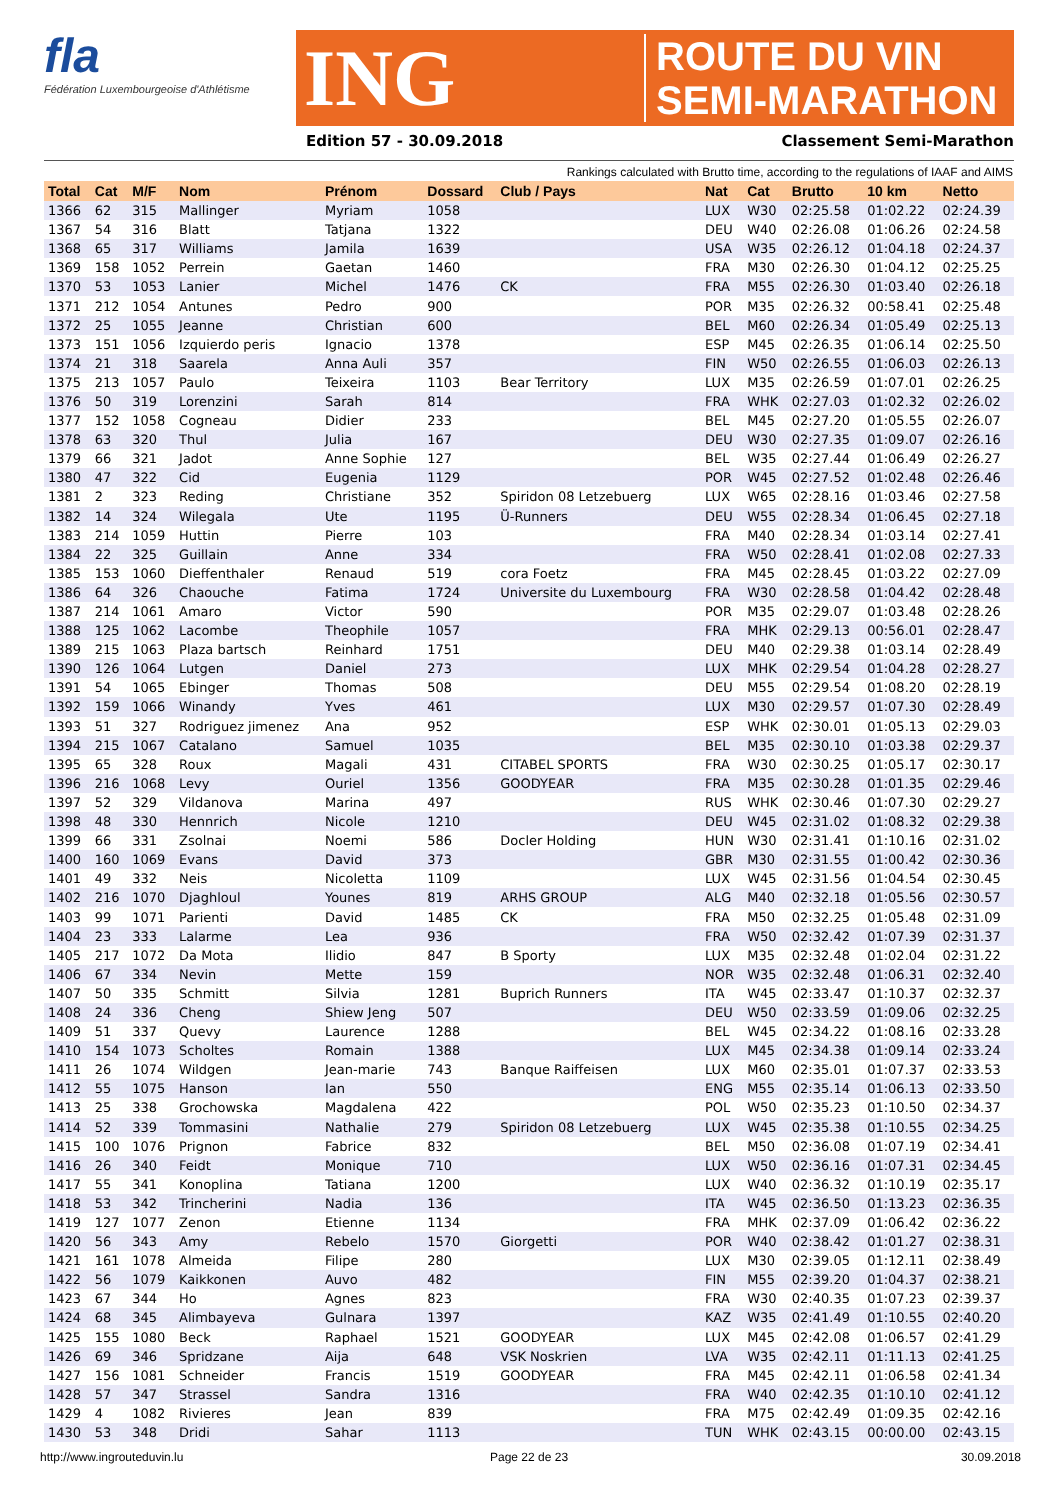fla
Fédération Luxembourgeoise d'Athlétisme
ING
ROUTE DU VIN
SEMI-MARATHON
Edition 57 - 30.09.2018 Classement Semi-Marathon
Rankings calculated with Brutto time, according to the regulations of IAAF and AIMS
| Total | Cat | M/F | Nom | Prénom | Dossard | Club / Pays | Nat | Cat | Brutto | 10 km | Netto |
| --- | --- | --- | --- | --- | --- | --- | --- | --- | --- | --- | --- |
| 1366 | 62 | 315 | Mallinger | Myriam | 1058 | | LUX | W30 | 02:25.58 | 01:02.22 | 02:24.39 |
| 1367 | 54 | 316 | Blatt | Tatjana | 1322 | | DEU | W40 | 02:26.08 | 01:06.26 | 02:24.58 |
| 1368 | 65 | 317 | Williams | Jamila | 1639 | | USA | W35 | 02:26.12 | 01:04.18 | 02:24.37 |
| 1369 | 158 | 1052 | Perrein | Gaetan | 1460 | | FRA | M30 | 02:26.30 | 01:04.12 | 02:25.25 |
| 1370 | 53 | 1053 | Lanier | Michel | 1476 | CK | FRA | M55 | 02:26.30 | 01:03.40 | 02:26.18 |
| 1371 | 212 | 1054 | Antunes | Pedro | 900 | | POR | M35 | 02:26.32 | 00:58.41 | 02:25.48 |
| 1372 | 25 | 1055 | Jeanne | Christian | 600 | | BEL | M60 | 02:26.34 | 01:05.49 | 02:25.13 |
| 1373 | 151 | 1056 | Izquierdo peris | Ignacio | 1378 | | ESP | M45 | 02:26.35 | 01:06.14 | 02:25.50 |
| 1374 | 21 | 318 | Saarela | Anna Auli | 357 | | FIN | W50 | 02:26.55 | 01:06.03 | 02:26.13 |
| 1375 | 213 | 1057 | Paulo | Teixeira | 1103 | Bear Territory | LUX | M35 | 02:26.59 | 01:07.01 | 02:26.25 |
| 1376 | 50 | 319 | Lorenzini | Sarah | 814 | | FRA | WHK | 02:27.03 | 01:02.32 | 02:26.02 |
| 1377 | 152 | 1058 | Cogneau | Didier | 233 | | BEL | M45 | 02:27.20 | 01:05.55 | 02:26.07 |
| 1378 | 63 | 320 | Thul | Julia | 167 | | DEU | W30 | 02:27.35 | 01:09.07 | 02:26.16 |
| 1379 | 66 | 321 | Jadot | Anne Sophie | 127 | | BEL | W35 | 02:27.44 | 01:06.49 | 02:26.27 |
| 1380 | 47 | 322 | Cid | Eugenia | 1129 | | POR | W45 | 02:27.52 | 01:02.48 | 02:26.46 |
| 1381 | 2 | 323 | Reding | Christiane | 352 | Spiridon 08 Letzebuerg | LUX | W65 | 02:28.16 | 01:03.46 | 02:27.58 |
| 1382 | 14 | 324 | Wilegala | Ute | 1195 | Ü-Runners | DEU | W55 | 02:28.34 | 01:06.45 | 02:27.18 |
| 1383 | 214 | 1059 | Huttin | Pierre | 103 | | FRA | M40 | 02:28.34 | 01:03.14 | 02:27.41 |
| 1384 | 22 | 325 | Guillain | Anne | 334 | | FRA | W50 | 02:28.41 | 01:02.08 | 02:27.33 |
| 1385 | 153 | 1060 | Dieffenthaler | Renaud | 519 | cora Foetz | FRA | M45 | 02:28.45 | 01:03.22 | 02:27.09 |
| 1386 | 64 | 326 | Chaouche | Fatima | 1724 | Universite du Luxembourg | FRA | W30 | 02:28.58 | 01:04.42 | 02:28.48 |
| 1387 | 214 | 1061 | Amaro | Victor | 590 | | POR | M35 | 02:29.07 | 01:03.48 | 02:28.26 |
| 1388 | 125 | 1062 | Lacombe | Theophile | 1057 | | FRA | MHK | 02:29.13 | 00:56.01 | 02:28.47 |
| 1389 | 215 | 1063 | Plaza bartsch | Reinhard | 1751 | | DEU | M40 | 02:29.38 | 01:03.14 | 02:28.49 |
| 1390 | 126 | 1064 | Lutgen | Daniel | 273 | | LUX | MHK | 02:29.54 | 01:04.28 | 02:28.27 |
| 1391 | 54 | 1065 | Ebinger | Thomas | 508 | | DEU | M55 | 02:29.54 | 01:08.20 | 02:28.19 |
| 1392 | 159 | 1066 | Winandy | Yves | 461 | | LUX | M30 | 02:29.57 | 01:07.30 | 02:28.49 |
| 1393 | 51 | 327 | Rodriguez jimenez | Ana | 952 | | ESP | WHK | 02:30.01 | 01:05.13 | 02:29.03 |
| 1394 | 215 | 1067 | Catalano | Samuel | 1035 | | BEL | M35 | 02:30.10 | 01:03.38 | 02:29.37 |
| 1395 | 65 | 328 | Roux | Magali | 431 | CITABEL SPORTS | FRA | W30 | 02:30.25 | 01:05.17 | 02:30.17 |
| 1396 | 216 | 1068 | Levy | Ouriel | 1356 | GOODYEAR | FRA | M35 | 02:30.28 | 01:01.35 | 02:29.46 |
| 1397 | 52 | 329 | Vildanova | Marina | 497 | | RUS | WHK | 02:30.46 | 01:07.30 | 02:29.27 |
| 1398 | 48 | 330 | Hennrich | Nicole | 1210 | | DEU | W45 | 02:31.02 | 01:08.32 | 02:29.38 |
| 1399 | 66 | 331 | Zsolnai | Noemi | 586 | Docler Holding | HUN | W30 | 02:31.41 | 01:10.16 | 02:31.02 |
| 1400 | 160 | 1069 | Evans | David | 373 | | GBR | M30 | 02:31.55 | 01:00.42 | 02:30.36 |
| 1401 | 49 | 332 | Neis | Nicoletta | 1109 | | LUX | W45 | 02:31.56 | 01:04.54 | 02:30.45 |
| 1402 | 216 | 1070 | Djaghloul | Younes | 819 | ARHS GROUP | ALG | M40 | 02:32.18 | 01:05.56 | 02:30.57 |
| 1403 | 99 | 1071 | Parienti | David | 1485 | CK | FRA | M50 | 02:32.25 | 01:05.48 | 02:31.09 |
| 1404 | 23 | 333 | Lalarme | Lea | 936 | | FRA | W50 | 02:32.42 | 01:07.39 | 02:31.37 |
| 1405 | 217 | 1072 | Da Mota | Ilidio | 847 | B Sporty | LUX | M35 | 02:32.48 | 01:02.04 | 02:31.22 |
| 1406 | 67 | 334 | Nevin | Mette | 159 | | NOR | W35 | 02:32.48 | 01:06.31 | 02:32.40 |
| 1407 | 50 | 335 | Schmitt | Silvia | 1281 | Buprich Runners | ITA | W45 | 02:33.47 | 01:10.37 | 02:32.37 |
| 1408 | 24 | 336 | Cheng | Shiew Jeng | 507 | | DEU | W50 | 02:33.59 | 01:09.06 | 02:32.25 |
| 1409 | 51 | 337 | Quevy | Laurence | 1288 | | BEL | W45 | 02:34.22 | 01:08.16 | 02:33.28 |
| 1410 | 154 | 1073 | Scholtes | Romain | 1388 | | LUX | M45 | 02:34.38 | 01:09.14 | 02:33.24 |
| 1411 | 26 | 1074 | Wildgen | Jean-marie | 743 | Banque Raiffeisen | LUX | M60 | 02:35.01 | 01:07.37 | 02:33.53 |
| 1412 | 55 | 1075 | Hanson | Ian | 550 | | ENG | M55 | 02:35.14 | 01:06.13 | 02:33.50 |
| 1413 | 25 | 338 | Grochowska | Magdalena | 422 | | POL | W50 | 02:35.23 | 01:10.50 | 02:34.37 |
| 1414 | 52 | 339 | Tommasini | Nathalie | 279 | Spiridon 08 Letzebuerg | LUX | W45 | 02:35.38 | 01:10.55 | 02:34.25 |
| 1415 | 100 | 1076 | Prignon | Fabrice | 832 | | BEL | M50 | 02:36.08 | 01:07.19 | 02:34.41 |
| 1416 | 26 | 340 | Feidt | Monique | 710 | | LUX | W50 | 02:36.16 | 01:07.31 | 02:34.45 |
| 1417 | 55 | 341 | Konoplina | Tatiana | 1200 | | LUX | W40 | 02:36.32 | 01:10.19 | 02:35.17 |
| 1418 | 53 | 342 | Trincherini | Nadia | 136 | | ITA | W45 | 02:36.50 | 01:13.23 | 02:36.35 |
| 1419 | 127 | 1077 | Zenon | Etienne | 1134 | | FRA | MHK | 02:37.09 | 01:06.42 | 02:36.22 |
| 1420 | 56 | 343 | Amy | Rebelo | 1570 | Giorgetti | POR | W40 | 02:38.42 | 01:01.27 | 02:38.31 |
| 1421 | 161 | 1078 | Almeida | Filipe | 280 | | LUX | M30 | 02:39.05 | 01:12.11 | 02:38.49 |
| 1422 | 56 | 1079 | Kaikkonen | Auvo | 482 | | FIN | M55 | 02:39.20 | 01:04.37 | 02:38.21 |
| 1423 | 67 | 344 | Ho | Agnes | 823 | | FRA | W30 | 02:40.35 | 01:07.23 | 02:39.37 |
| 1424 | 68 | 345 | Alimbayeva | Gulnara | 1397 | | KAZ | W35 | 02:41.49 | 01:10.55 | 02:40.20 |
| 1425 | 155 | 1080 | Beck | Raphael | 1521 | GOODYEAR | LUX | M45 | 02:42.08 | 01:06.57 | 02:41.29 |
| 1426 | 69 | 346 | Spridzane | Aija | 648 | VSK Noskrien | LVA | W35 | 02:42.11 | 01:11.13 | 02:41.25 |
| 1427 | 156 | 1081 | Schneider | Francis | 1519 | GOODYEAR | FRA | M45 | 02:42.11 | 01:06.58 | 02:41.34 |
| 1428 | 57 | 347 | Strassel | Sandra | 1316 | | FRA | W40 | 02:42.35 | 01:10.10 | 02:41.12 |
| 1429 | 4 | 1082 | Rivieres | Jean | 839 | | FRA | M75 | 02:42.49 | 01:09.35 | 02:42.16 |
| 1430 | 53 | 348 | Dridi | Sahar | 1113 | | TUN | WHK | 02:43.15 | 00:00.00 | 02:43.15 |
http://www.ingrouteduvin.lu Page 22 de 23 30.09.2018